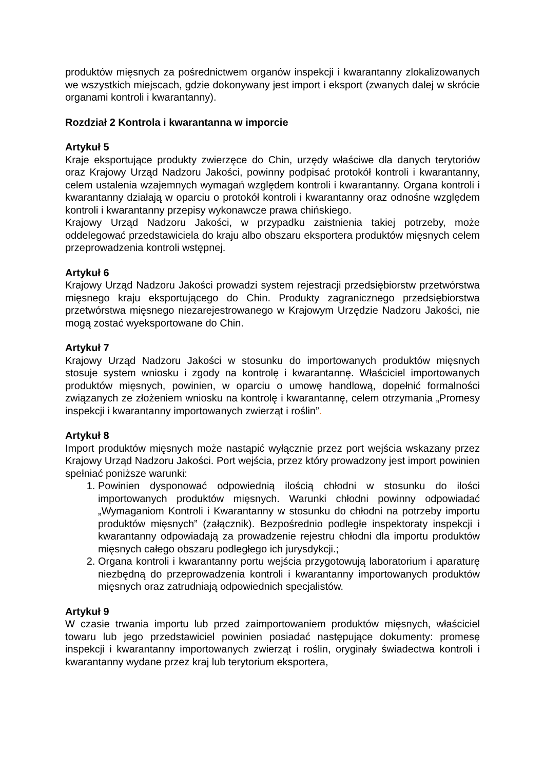produktów mięsnych za pośrednictwem organów inspekcji i kwarantanny zlokalizowanych we wszystkich miejscach, gdzie dokonywany jest import i eksport (zwanych dalej w skrócie organami kontroli i kwarantanny).
Rozdział 2 Kontrola i kwarantanna w imporcie
Artykuł 5
Kraje eksportujące produkty zwierzęce do Chin, urzędy właściwe dla danych terytoriów oraz Krajowy Urząd Nadzoru Jakości, powinny podpisać protokół kontroli i kwarantanny, celem ustalenia wzajemnych wymagań względem kontroli i kwarantanny. Organa kontroli i kwarantanny działają w oparciu o protokół kontroli i kwarantanny oraz odnośne względem kontroli i kwarantanny przepisy wykonawcze prawa chińskiego.
Krajowy Urząd Nadzoru Jakości, w przypadku zaistnienia takiej potrzeby, może oddelegować przedstawiciela do kraju albo obszaru eksportera produktów mięsnych celem przeprowadzenia kontroli wstępnej.
Artykuł 6
Krajowy Urząd Nadzoru Jakości prowadzi system rejestracji przedsiębiorstw przetwórstwa mięsnego kraju eksportującego do Chin. Produkty zagranicznego przedsiębiorstwa przetwórstwa mięsnego niezarejestrowanego w Krajowym Urzędzie Nadzoru Jakości, nie mogą zostać wyeksportowane do Chin.
Artykuł 7
Krajowy Urząd Nadzoru Jakości w stosunku do importowanych produktów mięsnych stosuje system wniosku i zgody na kontrolę i kwarantannę. Właściciel importowanych produktów mięsnych, powinien, w oparciu o umowę handlową, dopełnić formalności związanych ze złożeniem wniosku na kontrolę i kwarantannę, celem otrzymania „Promesy inspekcji i kwarantanny importowanych zwierząt i roślin”.
Artykuł 8
Import produktów mięsnych może nastąpić wyłącznie przez port wejścia wskazany przez Krajowy Urząd Nadzoru Jakości. Port wejścia, przez który prowadzony jest import powinien spełniać poniższe warunki:
1. Powinien dysponować odpowiednią ilością chłodni w stosunku do ilości importowanych produktów mięsnych. Warunki chłodni powinny odpowiadać „Wymaganiom Kontroli i Kwarantanny w stosunku do chłodni na potrzeby importu produktów mięsnych” (załącznik). Bezpośrednio podległe inspektoraty inspekcji i kwarantanny odpowiadają za prowadzenie rejestru chłodni dla importu produktów mięsnych całego obszaru podległego ich jurysdykcji.;
2. Organa kontroli i kwarantanny portu wejścia przygotowują laboratorium i aparaturę niezbędną do przeprowadzenia kontroli i kwarantanny importowanych produktów mięsnych oraz zatrudniają odpowiednich specjalistów.
Artykuł 9
W czasie trwania importu lub przed zaimportowaniem produktów mięsnych, właściciel towaru lub jego przedstawiciel powinien posiadać następujące dokumenty: promesę inspekcji i kwarantanny importowanych zwierząt i roślin, oryginały świadectwa kontroli i kwarantanny wydane przez kraj lub terytorium eksportera,